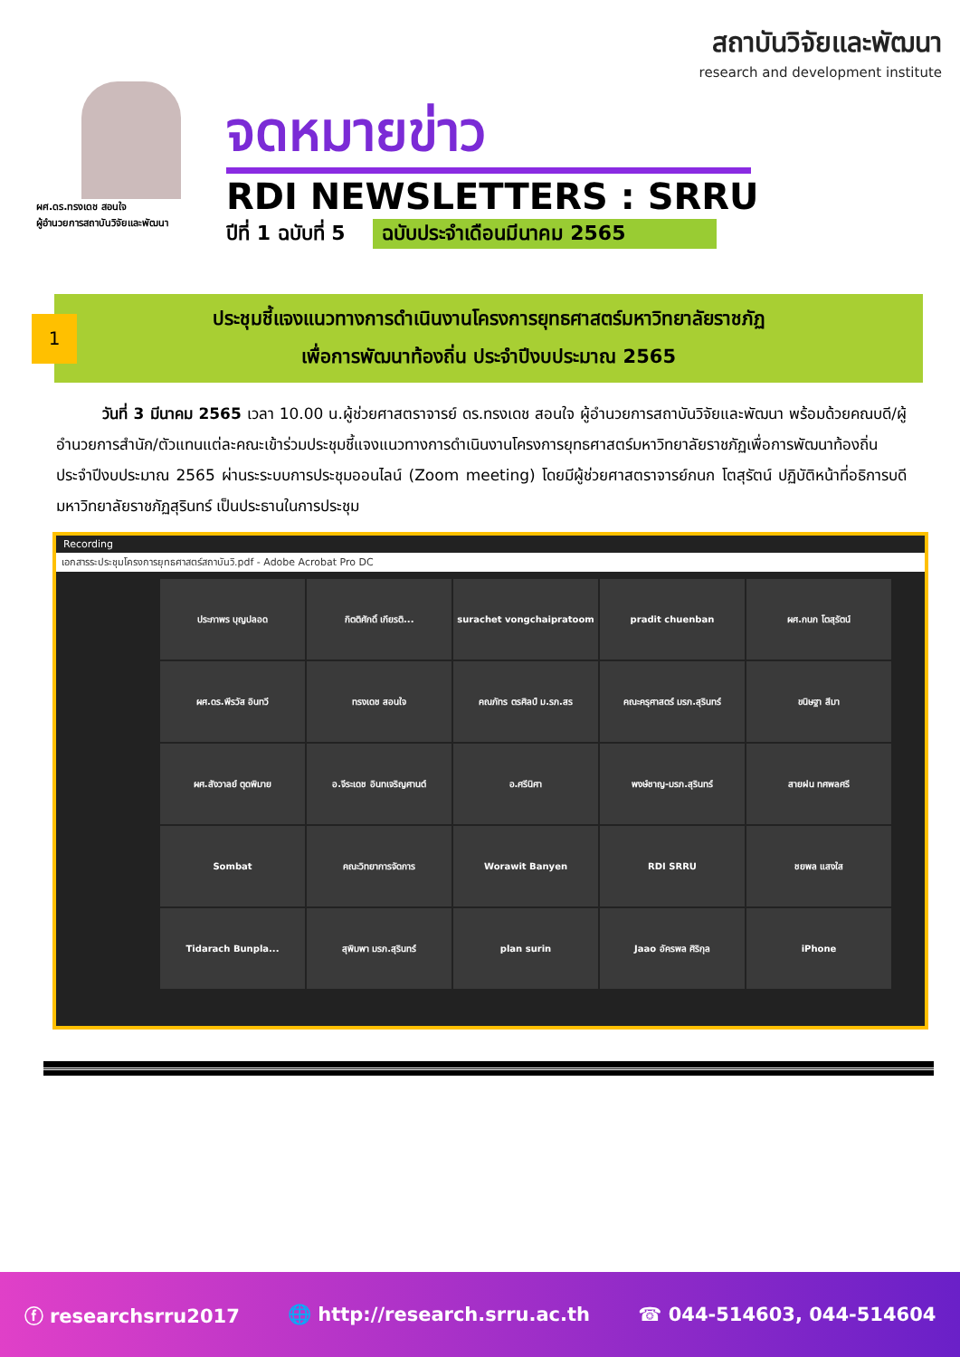สถาบันวิจัยและพัฒนา
research and development institute
ผศ.ดร.ทรงเดช สอนใจ
ผู้อำนวยการสถาบันวิจัยและพัฒนา
จดหมายข่าว
RDI NEWSLETTERS : SRRU
ปีที่ 1 ฉบับที่ 5 ฉบับประจำเดือนมีนาคม 2565
ประชุมชี้แจงแนวทางการดำเนินงานโครงการยุทธศาสตร์มหาวิทยาลัยราชภัฏ
เพื่อการพัฒนาท้องถิ่น ประจำปีงบประมาณ 2565
1
   วันที่ 3 มีนาคม 2565 เวลา 10.00 น.ผู้ช่วยศาสตราจารย์ ดร.ทรงเดช สอนใจ ผู้อำนวยการสถาบันวิจัยและพัฒนา พร้อมด้วยคณบดี/ผู้อำนวยการสำนัก/ตัวแทนแต่ละคณะเข้าร่วมประชุมชี้แจงแนวทางการดำเนินงานโครงการยุทธศาสตร์มหาวิทยาลัยราชภัฏเพื่อการพัฒนาท้องถิ่น ประจำปีงบประมาณ 2565 ผ่านระระบบการประชุมออนไลน์ (Zoom meeting) โดยมีผู้ช่วยศาสตราจารย์กนก โตสุรัตน์ ปฏิบัติหน้าที่อธิการบดีมหาวิทยาลัยราชภัฏสุรินทร์ เป็นประธานในการประชุม
Recording
เอกสารระประชุมโครงการยุทธศาสตร์สถาบันวิ.pdf - Adobe Acrobat Pro DC
ประภาพร บุญปลอด
กิตติศักดิ์ เกียรติ...
surachet vongchaipratoom
pradit chuenban
ผศ.กนก โตสุรัตน์
ผศ.ดร.พีรวัส อินทวี
ทรงเดช สอนใจ
คณภัทร ตรศิลป์ ม.รภ.สร
คณะครุศาสตร์ มรภ.สุรินทร์
ขนิษฐา สีมา
ผศ.สังวาลย์ ตุดพิมาย
อ.จีระเดช อินทเจริญศานต์
อ.ศรีนิศา
พงษ์ชาญ-มรภ.สุรินทร์
สายฝน ทศพลศรี
Sombat
คณะวิทยาการจัดการ
Worawit Banyen
RDI SRRU
ชยพล แสงใส
Tidarach Bunpla...
สุพิมพา มรภ.สุรินทร์
plan surin
Jaao อัครพล ศิริกุล
iPhone
ⓕ researchsrru2017 🌐 http://research.srru.ac.th ☎ 044-514603, 044-514604